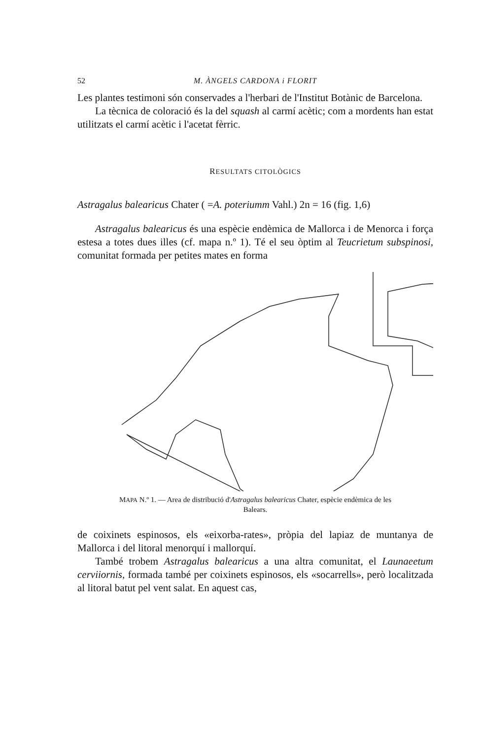52 M. ÀNGELS CARDONA i FLORIT
Les plantes testimoni són conservades a l'herbari de l'Institut Botànic de Barcelona.
La tècnica de coloració és la del squash al carmí acètic; com a mordents han estat utilitzats el carmí acètic i l'acetat fèrric.
RESULTATS CITOLÒGICS
Astragalus balearicus Chater ( =A. poteriumm Vahl.) 2n = 16 (fig. 1,6)
Astragalus balearicus és una espècie endèmica de Mallorca i de Menorca i força estesa a totes dues illes (cf. mapa n.º 1). Té el seu òptim al Teucrietum subspinosi, comunitat formada per petites mates en forma
MAPA N.º 1. — Area de distribució d'Astragalus balearicus Chater, espècie endèmica de les Balears.
de coixinets espinosos, els «eixorba-rates», pròpia del lapiaz de muntanya de Mallorca i del litoral menorquí i mallorquí.
També trobem Astragalus balearicus a una altra comunitat, el Launaeetum cerviiornis, formada també per coixinets espinosos, els «socarrells», però localitzada al litoral batut pel vent salat. En aquest cas,